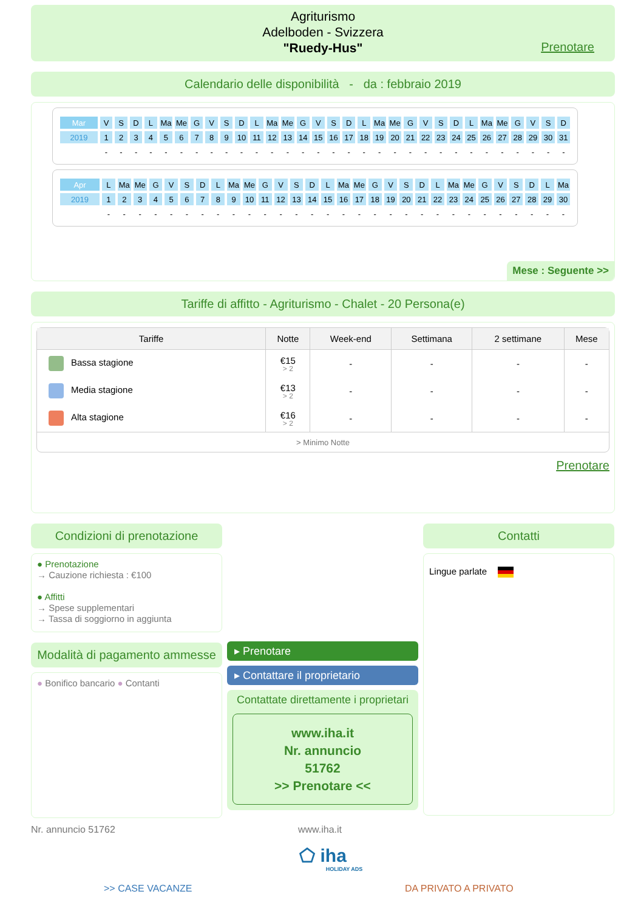Agriturismo
Adelboden - Svizzera
"Ruedy-Hus"
Prenotare
Calendario delle disponibilità - da : febbraio 2019
| Mar | V | S | D | L | Ma | Me | G | V | S | D | L | Ma | Me | G | V | S | D | L | Ma | Me | G | V | S | D | L | Ma | Me | G | V | S | D |
| 2019 | 1 | 2 | 3 | 4 | 5 | 6 | 7 | 8 | 9 | 10 | 11 | 12 | 13 | 14 | 15 | 16 | 17 | 18 | 19 | 20 | 21 | 22 | 23 | 24 | 25 | 26 | 27 | 28 | 29 | 30 | 31 |
| | - | - | - | - | - | - | - | - | - | - | - | - | - | - | - | - | - | - | - | - | - | - | - | - | - | - | - | - | - | - | - |
| Apr | L | Ma | Me | G | V | S | D | L | Ma | Me | G | V | S | D | L | Ma | Me | G | V | S | D | L | Ma | Me | G | V | S | D | L | Ma |
| 2019 | 1 | 2 | 3 | 4 | 5 | 6 | 7 | 8 | 9 | 10 | 11 | 12 | 13 | 14 | 15 | 16 | 17 | 18 | 19 | 20 | 21 | 22 | 23 | 24 | 25 | 26 | 27 | 28 | 29 | 30 |
| | - | - | - | - | - | - | - | - | - | - | - | - | - | - | - | - | - | - | - | - | - | - | - | - | - | - | - | - | - | - |
Mese : Seguente >>
Tariffe di affitto - Agriturismo - Chalet - 20 Persona(e)
| Tariffe | Notte | Week-end | Settimana | 2 settimane | Mese |
| --- | --- | --- | --- | --- | --- |
| Bassa stagione | €15 > 2 | - | - | - | - |
| Media stagione | €13 > 2 | - | - | - | - |
| Alta stagione | €16 > 2 | - | - | - | - |
| > Minimo Notte | | | | | |
Prenotare
Condizioni di prenotazione
● Prenotazione
→ Cauzione richiesta : €100
● Affitti
→ Spese supplementari
→ Tassa di soggiorno in aggiunta
Modalità di pagamento ammesse
● Bonifico bancario ● Contanti
▸ Prenotare
▸ Contattare il proprietario
Contattate direttamente i proprietari
www.iha.it
Nr. annuncio
51762
>> Prenotare <<
Contatti
Lingue parlate
Nr. annuncio 51762 www.iha.it
⬠ iha
HOLIDAY ADS
>> CASE VACANZE DA PRIVATO A PRIVATO